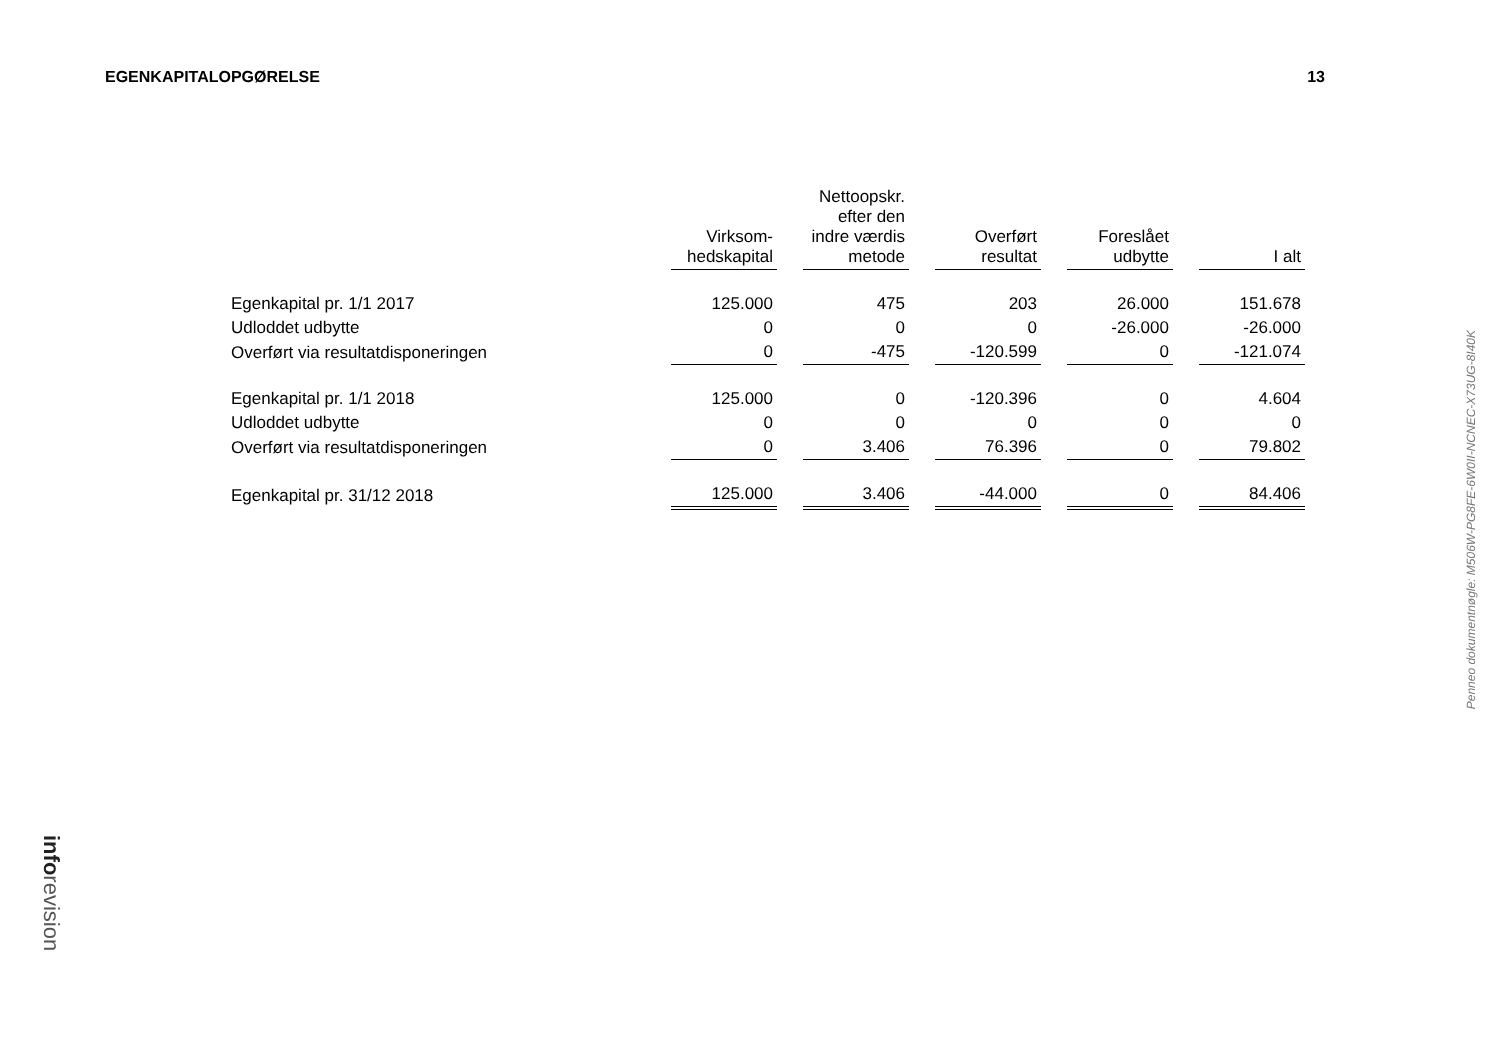EGENKAPITALOPGØRELSE 13
| | Virksom- hedskapital | Nettoopskr. efter den indre værdis metode | Overført resultat | Foreslået udbytte | I alt |
| Egenkapital pr. 1/1 2017 | 125.000 | 475 | 203 | 26.000 | 151.678 |
| Udloddet udbytte | 0 | 0 | 0 | -26.000 | -26.000 |
| Overført via resultatdisponeringen | 0 | -475 | -120.599 | 0 | -121.074 |
| Egenkapital pr. 1/1 2018 | 125.000 | 0 | -120.396 | 0 | 4.604 |
| Udloddet udbytte | 0 | 0 | 0 | 0 | 0 |
| Overført via resultatdisponeringen | 0 | 3.406 | 76.396 | 0 | 79.802 |
| Egenkapital pr. 31/12 2018 | 125.000 | 3.406 | -44.000 | 0 | 84.406 |
Penneo dokumentnøgle: M506W-PG8FE-6W0II-NCNEC-X73UG-8I40K
inforevision